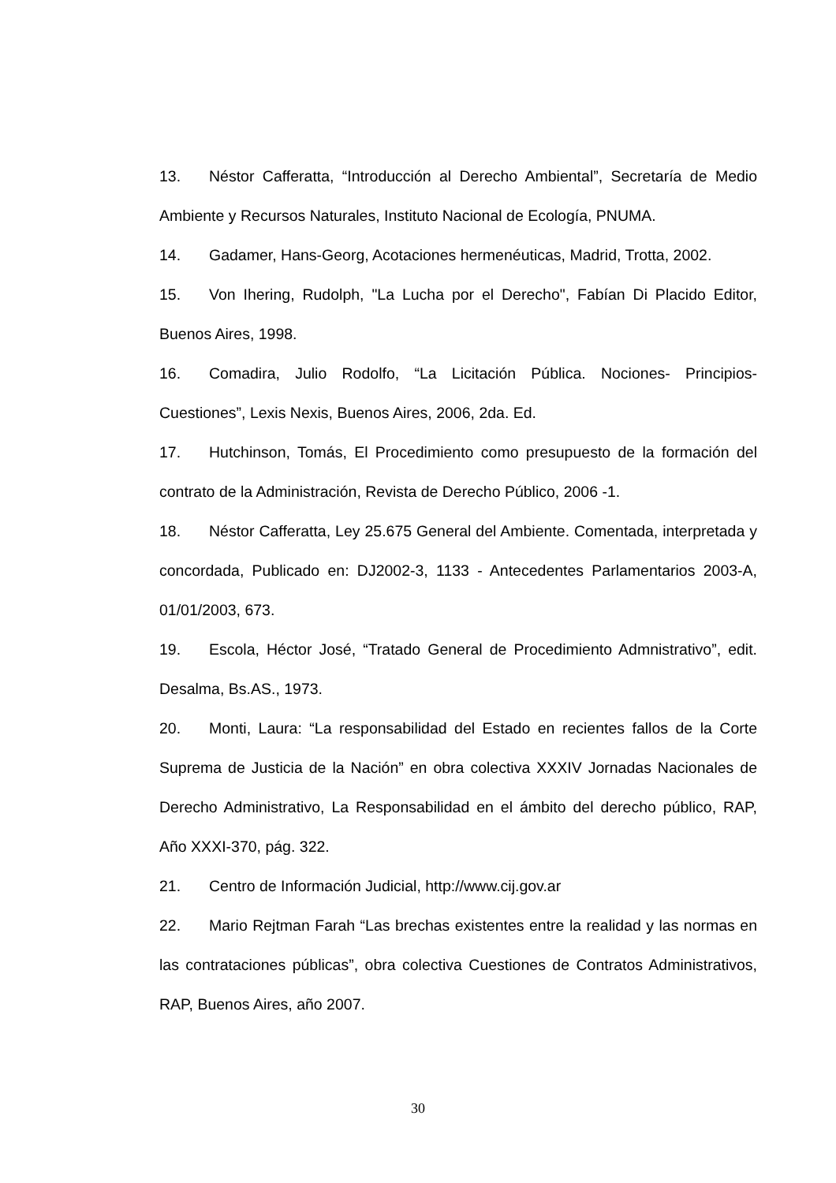13. Néstor Cafferatta, “Introducción al Derecho Ambiental”, Secretaría de Medio Ambiente y Recursos Naturales, Instituto Nacional de Ecología, PNUMA.
14. Gadamer, Hans-Georg, Acotaciones hermenéuticas, Madrid, Trotta, 2002.
15. Von Ihering, Rudolph, "La Lucha por el Derecho", Fabían Di Placido Editor, Buenos Aires, 1998.
16. Comadira, Julio Rodolfo, “La Licitación Pública. Nociones- Principios-Cuestiones”, Lexis Nexis, Buenos Aires, 2006, 2da. Ed.
17. Hutchinson, Tomás, El Procedimiento como presupuesto de la formación del contrato de la Administración, Revista de Derecho Público, 2006 -1.
18. Néstor Cafferatta, Ley 25.675 General del Ambiente. Comentada, interpretada y concordada, Publicado en: DJ2002-3, 1133 - Antecedentes Parlamentarios 2003-A, 01/01/2003, 673.
19. Escola, Héctor José, “Tratado General de Procedimiento Admnistrativo”, edit. Desalma, Bs.AS., 1973.
20. Monti, Laura: “La responsabilidad del Estado en recientes fallos de la Corte Suprema de Justicia de la Nación” en obra colectiva XXXIV Jornadas Nacionales de Derecho Administrativo, La Responsabilidad en el ámbito del derecho público, RAP, Año XXXI-370, pág. 322.
21. Centro de Información Judicial, http://www.cij.gov.ar
22. Mario Rejtman Farah “Las brechas existentes entre la realidad y las normas en las contrataciones públicas”, obra colectiva Cuestiones de Contratos Administrativos, RAP, Buenos Aires, año 2007.
30